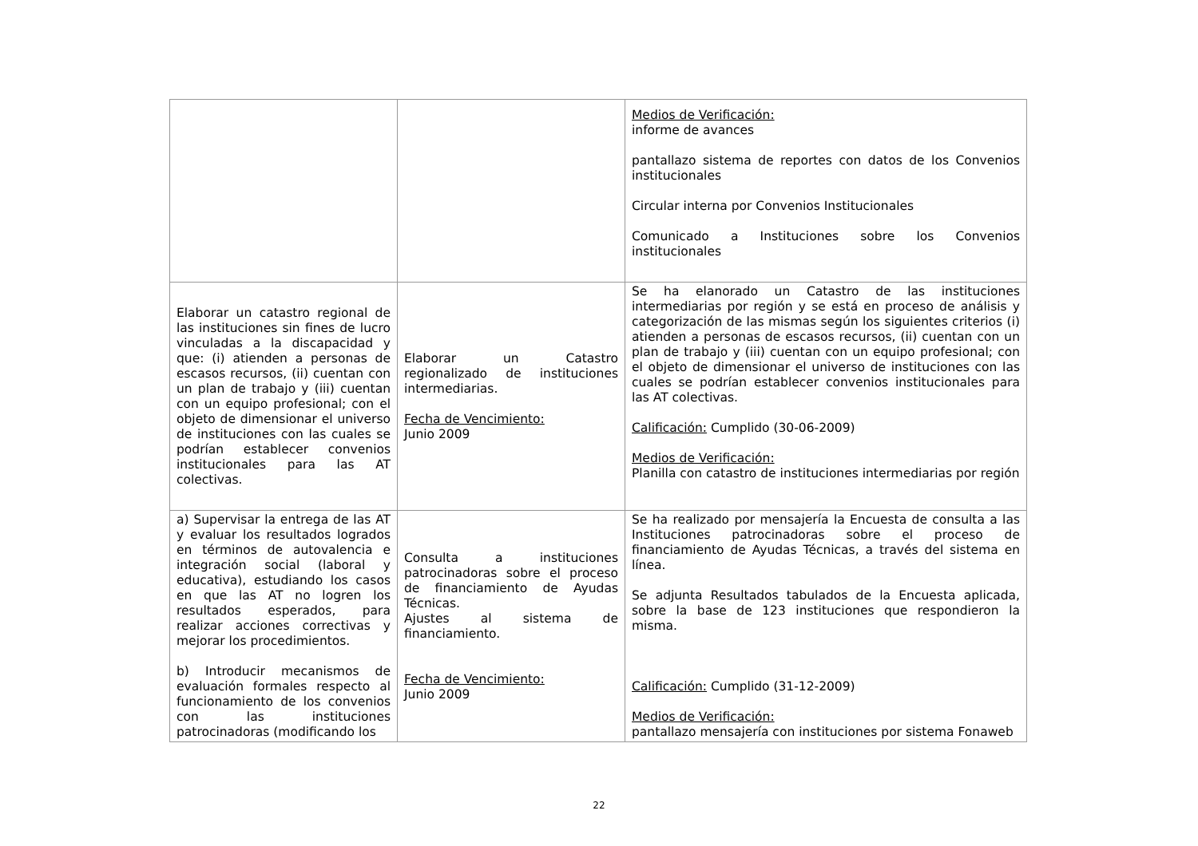| | | Medios de Verificación: informe de avances pantallazo sistema de reportes con datos de los Convenios institucionales Circular interna por Convenios Institucionales Comunicado a Instituciones sobre los Convenios institucionales |
| Elaborar un catastro regional de las instituciones sin fines de lucro vinculadas a la discapacidad y que: (i) atienden a personas de escasos recursos, (ii) cuentan con un plan de trabajo y (iii) cuentan con un equipo profesional; con el objeto de dimensionar el universo de instituciones con las cuales se podrían establecer convenios institucionales para las AT colectivas. | Elaborar un Catastro regionalizado de instituciones intermediarias. Fecha de Vencimiento: Junio 2009 | Se ha elanorado un Catastro de las instituciones intermediarias por región y se está en proceso de análisis y categorización de las mismas según los siguientes criterios (i) atienden a personas de escasos recursos, (ii) cuentan con un plan de trabajo y (iii) cuentan con un equipo profesional; con el objeto de dimensionar el universo de instituciones con las cuales se podrían establecer convenios institucionales para las AT colectivas. Calificación: Cumplido (30-06-2009) Medios de Verificación: Planilla con catastro de instituciones intermediarias por región |
| a) Supervisar la entrega de las AT y evaluar los resultados logrados en términos de autovalencia e integración social (laboral y educativa), estudiando los casos en que las AT no logren los resultados esperados, para realizar acciones correctivas y mejorar los procedimientos. b) Introducir mecanismos de evaluación formales respecto al funcionamiento de los convenios con las instituciones patrocinadoras (modificando los | Consulta a instituciones patrocinadoras sobre el proceso de financiamiento de Ayudas Técnicas. Ajustes al sistema de financiamiento. Fecha de Vencimiento: Junio 2009 | Se ha realizado por mensajería la Encuesta de consulta a las Instituciones patrocinadoras sobre el proceso de financiamiento de Ayudas Técnicas, a través del sistema en línea. Se adjunta Resultados tabulados de la Encuesta aplicada, sobre la base de 123 instituciones que respondieron la misma. Calificación: Cumplido (31-12-2009) Medios de Verificación: pantallazo mensajería con instituciones por sistema Fonaweb |
22